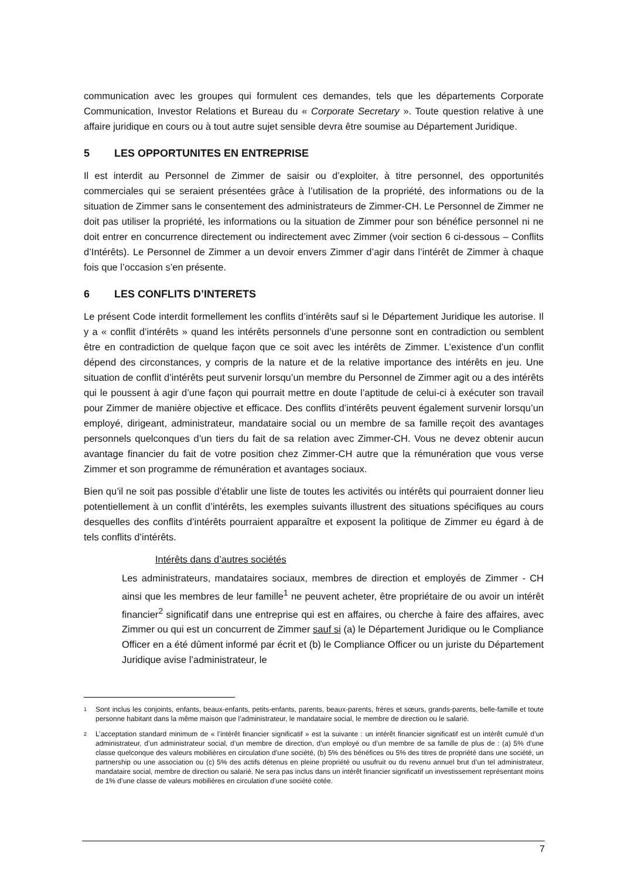communication avec les groupes qui formulent ces demandes, tels que les départements Corporate Communication, Investor Relations et Bureau du « Corporate Secretary ». Toute question relative à une affaire juridique en cours ou à tout autre sujet sensible devra être soumise au Département Juridique.
5 LES OPPORTUNITES EN ENTREPRISE
Il est interdit au Personnel de Zimmer de saisir ou d’exploiter, à titre personnel, des opportunités commerciales qui se seraient présentées grâce à l’utilisation de la propriété, des informations ou de la situation de Zimmer sans le consentement des administrateurs de Zimmer-CH. Le Personnel de Zimmer ne doit pas utiliser la propriété, les informations ou la situation de Zimmer pour son bénéfice personnel ni ne doit entrer en concurrence directement ou indirectement avec Zimmer (voir section 6 ci-dessous – Conflits d’Intérêts). Le Personnel de Zimmer a un devoir envers Zimmer d’agir dans l’intérêt de Zimmer à chaque fois que l’occasion s’en présente.
6 LES CONFLITS D’INTERETS
Le présent Code interdit formellement les conflits d’intérêts sauf si le Département Juridique les autorise. Il y a « conflit d’intérêts » quand les intérêts personnels d’une personne sont en contradiction ou semblent être en contradiction de quelque façon que ce soit avec les intérêts de Zimmer. L’existence d’un conflit dépend des circonstances, y compris de la nature et de la relative importance des intérêts en jeu. Une situation de conflit d’intérêts peut survenir lorsqu’un membre du Personnel de Zimmer agit ou a des intérêts qui le poussent à agir d’une façon qui pourrait mettre en doute l’aptitude de celui-ci à exécuter son travail pour Zimmer de manière objective et efficace. Des conflits d’intérêts peuvent également survenir lorsqu’un employé, dirigeant, administrateur, mandataire social ou un membre de sa famille reçoit des avantages personnels quelconques d’un tiers du fait de sa relation avec Zimmer-CH. Vous ne devez obtenir aucun avantage financier du fait de votre position chez Zimmer-CH autre que la rémunération que vous verse Zimmer et son programme de rémunération et avantages sociaux.
Bien qu’il ne soit pas possible d’établir une liste de toutes les activités ou intérêts qui pourraient donner lieu potentiellement à un conflit d’intérêts, les exemples suivants illustrent des situations spécifiques au cours desquelles des conflits d’intérêts pourraient apparaître et exposent la politique de Zimmer eu égard à de tels conflits d’intérêts.
Intérêts dans d’autres sociétés
Les administrateurs, mandataires sociaux, membres de direction et employés de Zimmer - CH ainsi que les membres de leur famille<sup>1</sup> ne peuvent acheter, être propriétaire de ou avoir un intérêt financier<sup>2</sup> significatif dans une entreprise qui est en affaires, ou cherche à faire des affaires, avec Zimmer ou qui est un concurrent de Zimmer sauf si (a) le Département Juridique ou le Compliance Officer en a été dûment informé par écrit et (b) le Compliance Officer ou un juriste du Département Juridique avise l’administrateur, le
<sup>1</sup>
Sont inclus les conjoints, enfants, beaux-enfants, petits-enfants, parents, beaux-parents, frères et sœurs, grands-parents, belle-famille et toute personne habitant dans la même maison que l’administrateur, le mandataire social, le membre de direction ou le salarié.
<sup>2</sup>
L’acceptation standard minimum de « l’intérêt financier significatif » est la suivante : un intérêt financier significatif est un intérêt cumulé d’un administrateur, d’un administrateur social, d’un membre de direction, d’un employé ou d’un membre de sa famille de plus de : (a) 5% d’une classe quelconque des valeurs mobilières en circulation d’une société, (b) 5% des bénéfices ou 5% des titres de propriété dans une société, un partnership ou une association ou (c) 5% des actifs détenus en pleine propriété ou usufruit ou du revenu annuel brut d’un tel administrateur, mandataire social, membre de direction ou salarié. Ne sera pas inclus dans un intérêt financier significatif un investissement représentant moins de 1% d’une classe de valeurs mobilières en circulation d’une société cotée.
7